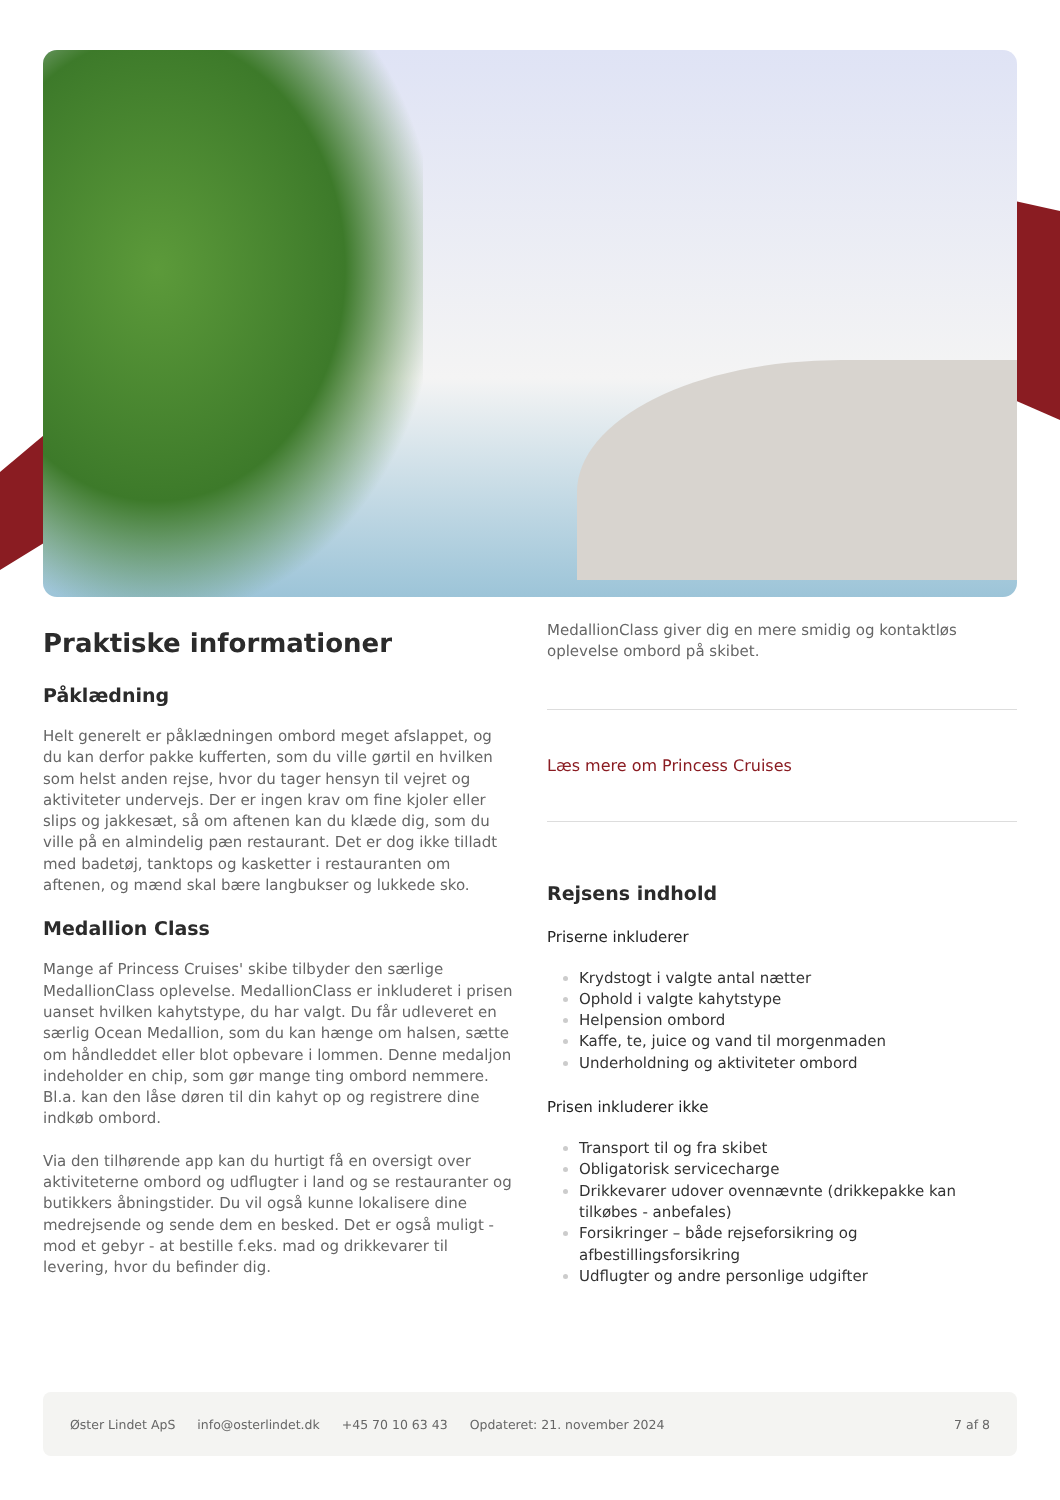Praktiske informationer
Påklædning
Helt generelt er påklædningen ombord meget afslappet, og du kan derfor pakke kufferten, som du ville gørtil en hvilken som helst anden rejse, hvor du tager hensyn til vejret og aktiviteter undervejs. Der er ingen krav om fine kjoler eller slips og jakkesæt, så om aftenen kan du klæde dig, som du ville på en almindelig pæn restaurant. Det er dog ikke tilladt med badetøj, tanktops og kasketter i restauranten om aftenen, og mænd skal bære langbukser og lukkede sko.
Medallion Class
Mange af Princess Cruises' skibe tilbyder den særlige MedallionClass oplevelse. MedallionClass er inkluderet i prisen uanset hvilken kahytstype, du har valgt. Du får udleveret en særlig Ocean Medallion, som du kan hænge om halsen, sætte om håndleddet eller blot opbevare i lommen. Denne medaljon indeholder en chip, som gør mange ting ombord nemmere. Bl.a. kan den låse døren til din kahyt op og registrere dine indkøb ombord.
Via den tilhørende app kan du hurtigt få en oversigt over aktiviteterne ombord og udflugter i land og se restauranter og butikkers åbningstider. Du vil også kunne lokalisere dine medrejsende og sende dem en besked. Det er også muligt - mod et gebyr - at bestille f.eks. mad og drikkevarer til levering, hvor du befinder dig.
MedallionClass giver dig en mere smidig og kontaktløs oplevelse ombord på skibet.
Læs mere om Princess Cruises
Rejsens indhold
Priserne inkluderer
Krydstogt i valgte antal nætter
Ophold i valgte kahytstype
Helpension ombord
Kaffe, te, juice og vand til morgenmaden
Underholdning og aktiviteter ombord
Prisen inkluderer ikke
Transport til og fra skibet
Obligatorisk servicecharge
Drikkevarer udover ovennævnte (drikkepakke kan tilkøbes - anbefales)
Forsikringer – både rejseforsikring og afbestillingsforsikring
Udflugter og andre personlige udgifter
Øster Lindet ApS info@osterlindet.dk +45 70 10 63 43 Opdateret: 21. november 2024 7 af 8